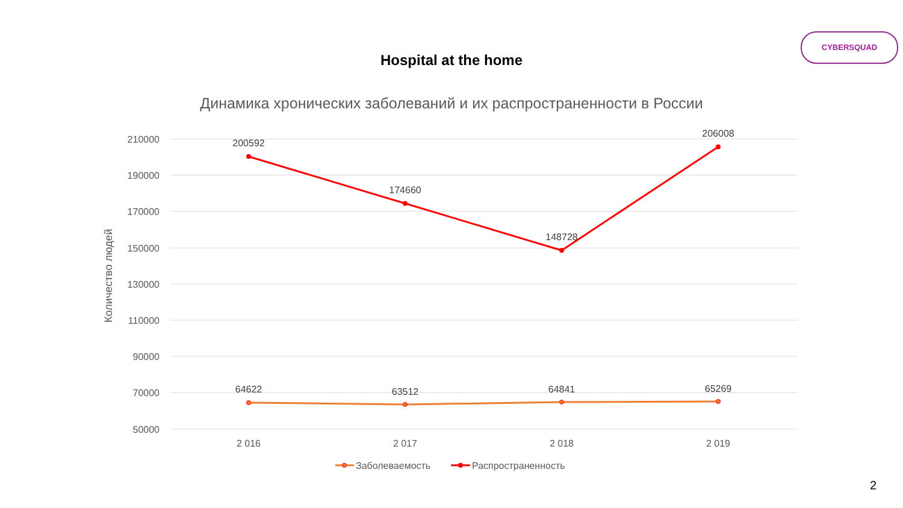CYBERSQUAD
Hospital at the home
Динамика хронических заболеваний и их распространенности в России
210000
190000
170000
150000
130000
110000
90000
70000
50000
Количество людей
200592
174660
148728
206008
64622
63512
64841
65269
2 016
2 017
2 018
2 019
Заболеваемость
Распространенность
2